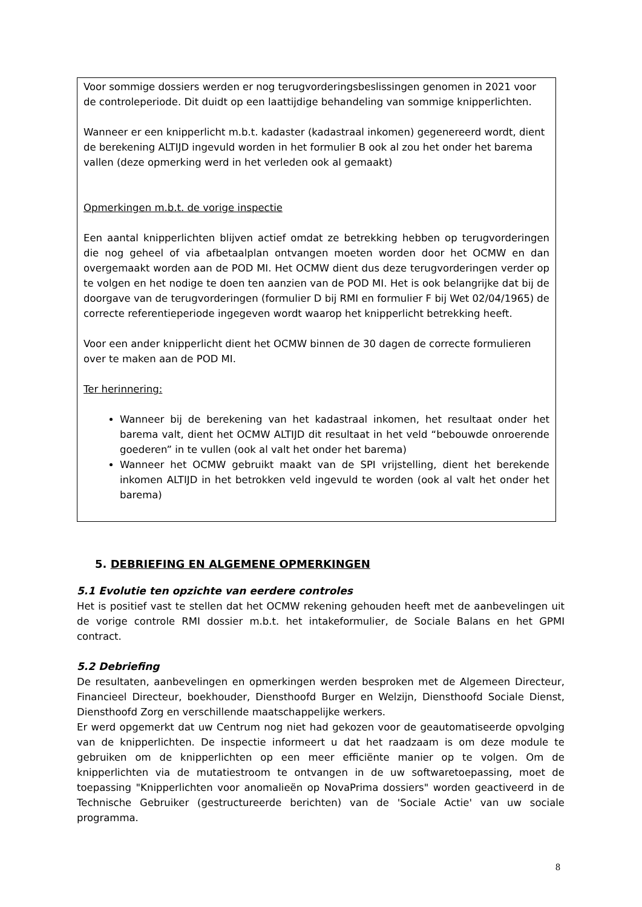Voor sommige dossiers werden er nog terugvorderingsbeslissingen genomen in 2021 voor de controleperiode. Dit duidt op een laattijdige behandeling van sommige knipperlichten.
Wanneer er een knipperlicht m.b.t. kadaster (kadastraal inkomen) gegenereerd wordt, dient de berekening ALTIJD ingevuld worden in het formulier B ook al zou het onder het barema vallen (deze opmerking werd in het verleden ook al gemaakt)
Opmerkingen m.b.t. de vorige inspectie
Een aantal knipperlichten blijven actief omdat ze betrekking hebben op terugvorderingen die nog geheel of via afbetaalplan ontvangen moeten worden door het OCMW en dan overgemaakt worden aan de POD MI. Het OCMW dient dus deze terugvorderingen verder op te volgen en het nodige te doen ten aanzien van de POD MI. Het is ook belangrijke dat bij de doorgave van de terugvorderingen (formulier D bij RMI en formulier F bij Wet 02/04/1965) de correcte referentieperiode ingegeven wordt waarop het knipperlicht betrekking heeft.
Voor een ander knipperlicht dient het OCMW binnen de 30 dagen de correcte formulieren over te maken aan de POD MI.
Ter herinnering:
Wanneer bij de berekening van het kadastraal inkomen, het resultaat onder het barema valt, dient het OCMW ALTIJD dit resultaat in het veld “bebouwde onroerende goederen” in te vullen (ook al valt het onder het barema)
Wanneer het OCMW gebruikt maakt van de SPI vrijstelling, dient het berekende inkomen ALTIJD in het betrokken veld ingevuld te worden (ook al valt het onder het barema)
5. DEBRIEFING EN ALGEMENE OPMERKINGEN
5.1 Evolutie ten opzichte van eerdere controles
Het is positief vast te stellen dat het OCMW rekening gehouden heeft met de aanbevelingen uit de vorige controle RMI dossier m.b.t. het intakeformulier, de Sociale Balans en het GPMI contract.
5.2 Debriefing
De resultaten, aanbevelingen en opmerkingen werden besproken met de Algemeen Directeur, Financieel Directeur, boekhouder, Diensthoofd Burger en Welzijn, Diensthoofd Sociale Dienst, Diensthoofd Zorg en verschillende maatschappelijke werkers.
Er werd opgemerkt dat uw Centrum nog niet had gekozen voor de geautomatiseerde opvolging van de knipperlichten. De inspectie informeert u dat het raadzaam is om deze module te gebruiken om de knipperlichten op een meer efficiënte manier op te volgen. Om de knipperlichten via de mutatiestroom te ontvangen in de uw softwaretoepassing, moet de toepassing "Knipperlichten voor anomalieën op NovaPrima dossiers" worden geactiveerd in de Technische Gebruiker (gestructureerde berichten) van de 'Sociale Actie' van uw sociale programma.
8